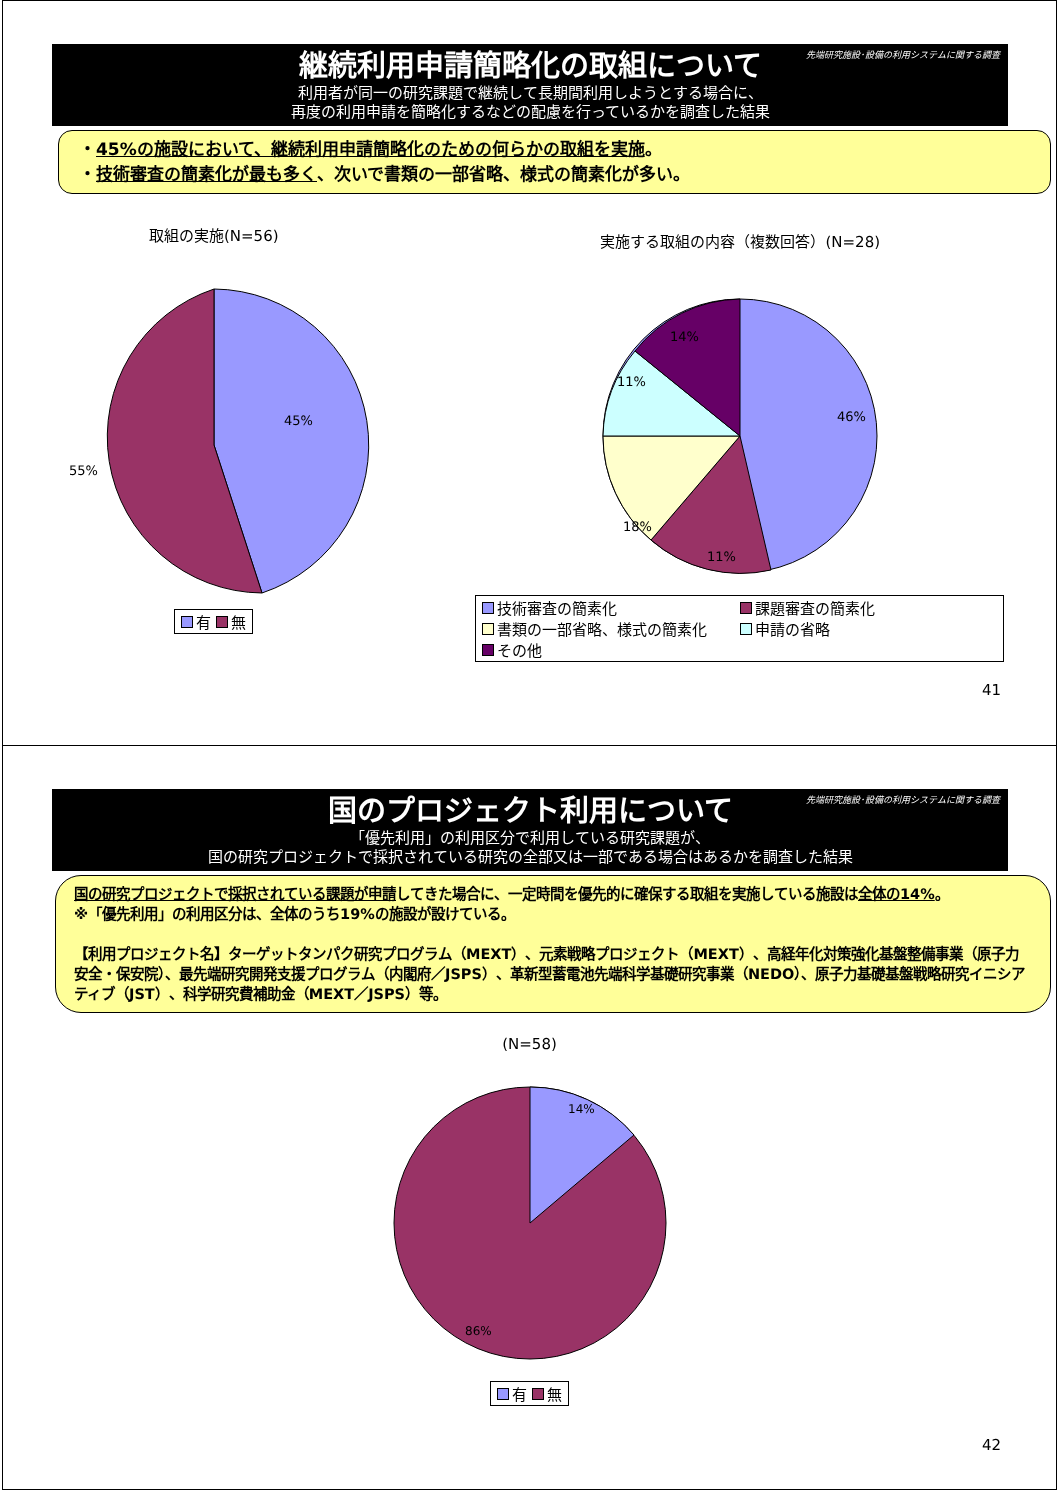先端研究施設･設備の利用システムに関する調査
継続利用申請簡略化の取組について
利用者が同一の研究課題で継続して長期間利用しようとする場合に、
再度の利用申請を簡略化するなどの配慮を行っているかを調査した結果
・45%の施設において、継続利用申請簡略化のための何らかの取組を実施。
・技術審査の簡素化が最も多く、次いで書類の一部省略、様式の簡素化が多い。
取組の実施(N=56)
45%
55%
有 無
実施する取組の内容（複数回答）(N=28)
46%
11%
18%
11%
14%
技術審査の簡素化 課題審査の簡素化 書類の一部省略、様式の簡素化 申請の省略 その他
41
先端研究施設･設備の利用システムに関する調査
国のプロジェクト利用について
「優先利用」の利用区分で利用している研究課題が、
国の研究プロジェクトで採択されている研究の全部又は一部である場合はあるかを調査した結果
国の研究プロジェクトで採択されている課題が申請してきた場合に、一定時間を優先的に確保する取組を実施している施設は全体の14%。
※「優先利用」の利用区分は、全体のうち19%の施設が設けている。
【利用プロジェクト名】ターゲットタンパク研究プログラム（MEXT）、元素戦略プロジェクト（MEXT）、高経年化対策強化基盤整備事業（原子力安全・保安院）、最先端研究開発支援プログラム（内閣府／JSPS）、革新型蓄電池先端科学基礎研究事業（NEDO）、原子力基礎基盤戦略研究イニシアティブ（JST）、科学研究費補助金（MEXT／JSPS）等。
(N=58)
14%
86%
有 無
42